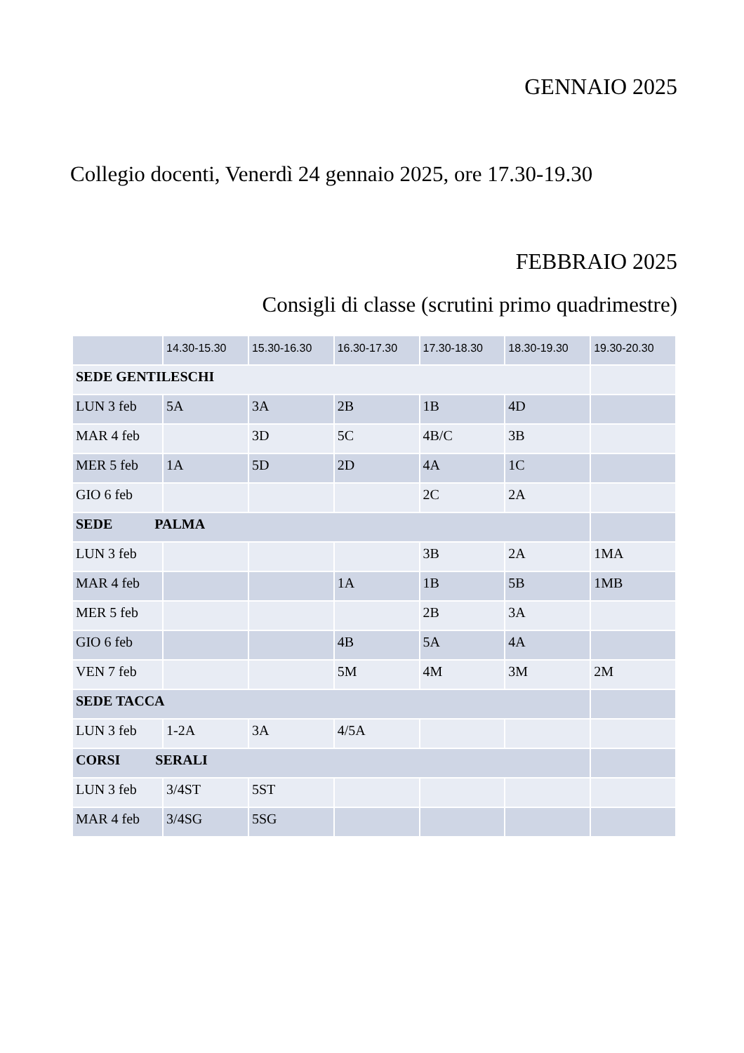GENNAIO 2025
Collegio docenti, Venerdì 24 gennaio 2025, ore 17.30-19.30
FEBBRAIO 2025
Consigli di classe (scrutini primo quadrimestre)
| | 14.30-15.30 | 15.30-16.30 | 16.30-17.30 | 17.30-18.30 | 18.30-19.30 | 19.30-20.30 |
| --- | --- | --- | --- | --- | --- | --- |
| SEDE GENTILESCHI | | | | | | |
| LUN 3 feb | 5A | 3A | 2B | 1B | 4D | |
| MAR 4 feb | | 3D | 5C | 4B/C | 3B | |
| MER 5 feb | 1A | 5D | 2D | 4A | 1C | |
| GIO 6 feb | | | | 2C | 2A | |
| SEDE PALMA | | | | | | |
| LUN 3 feb | | | | 3B | 2A | 1MA |
| MAR 4 feb | | | 1A | 1B | 5B | 1MB |
| MER 5 feb | | | | 2B | 3A | |
| GIO 6 feb | | | 4B | 5A | 4A | |
| VEN 7 feb | | | 5M | 4M | 3M | 2M |
| SEDE TACCA | | | | | | |
| LUN 3 feb | 1-2A | 3A | 4/5A | | | |
| CORSI SERALI | | | | | | |
| LUN 3 feb | 3/4ST | 5ST | | | | |
| MAR 4 feb | 3/4SG | 5SG | | | | |